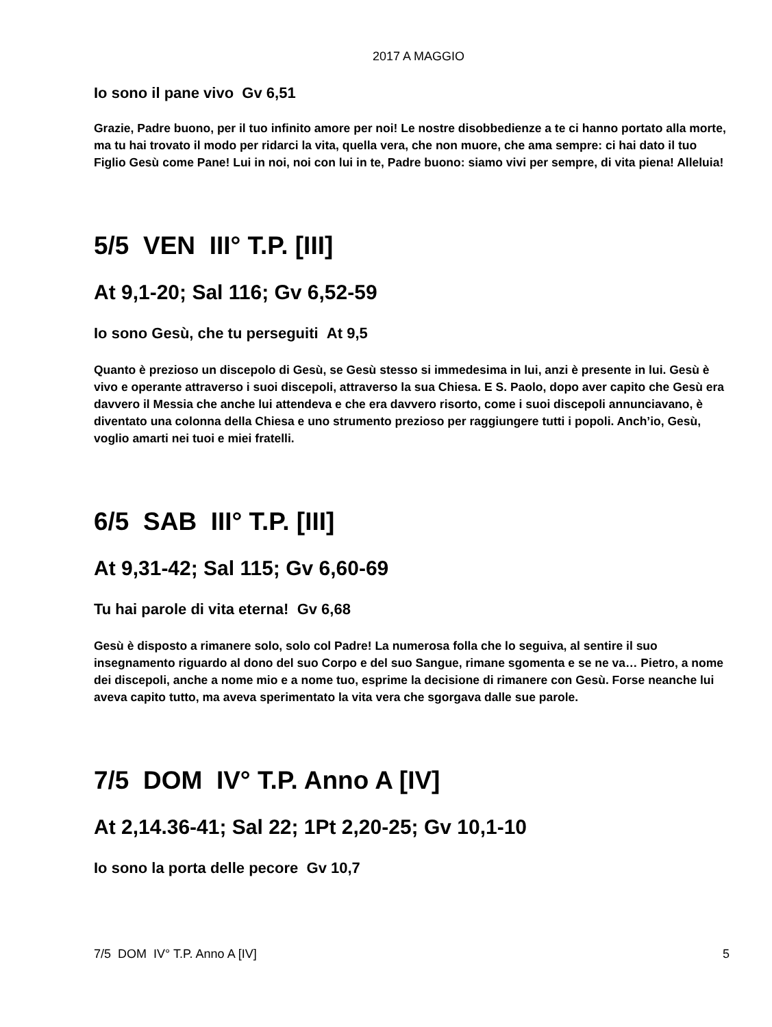2017 A MAGGIO
Io sono il pane vivo Gv 6,51
Grazie, Padre buono, per il tuo infinito amore per noi! Le nostre disobbedienze a te ci hanno portato alla morte, ma tu hai trovato il modo per ridarci la vita, quella vera, che non muore, che ama sempre: ci hai dato il tuo Figlio Gesù come Pane! Lui in noi, noi con lui in te, Padre buono: siamo vivi per sempre, di vita piena! Alleluia!
5/5 VEN III° T.P. [III]
At 9,1-20; Sal 116; Gv 6,52-59
Io sono Gesù, che tu perseguiti At 9,5
Quanto è prezioso un discepolo di Gesù, se Gesù stesso si immedesima in lui, anzi è presente in lui. Gesù è vivo e operante attraverso i suoi discepoli, attraverso la sua Chiesa. E S. Paolo, dopo aver capito che Gesù era davvero il Messia che anche lui attendeva e che era davvero risorto, come i suoi discepoli annunciavano, è diventato una colonna della Chiesa e uno strumento prezioso per raggiungere tutti i popoli. Anch’io, Gesù, voglio amarti nei tuoi e miei fratelli.
6/5 SAB III° T.P. [III]
At 9,31-42; Sal 115; Gv 6,60-69
Tu hai parole di vita eterna! Gv 6,68
Gesù è disposto a rimanere solo, solo col Padre! La numerosa folla che lo seguiva, al sentire il suo insegnamento riguardo al dono del suo Corpo e del suo Sangue, rimane sgomenta e se ne va… Pietro, a nome dei discepoli, anche a nome mio e a nome tuo, esprime la decisione di rimanere con Gesù. Forse neanche lui aveva capito tutto, ma aveva sperimentato la vita vera che sgorgava dalle sue parole.
7/5 DOM IV° T.P. Anno A [IV]
At 2,14.36-41; Sal 22; 1Pt 2,20-25; Gv 10,1-10
Io sono la porta delle pecore Gv 10,7
7/5 DOM IV° T.P. Anno A [IV] 5